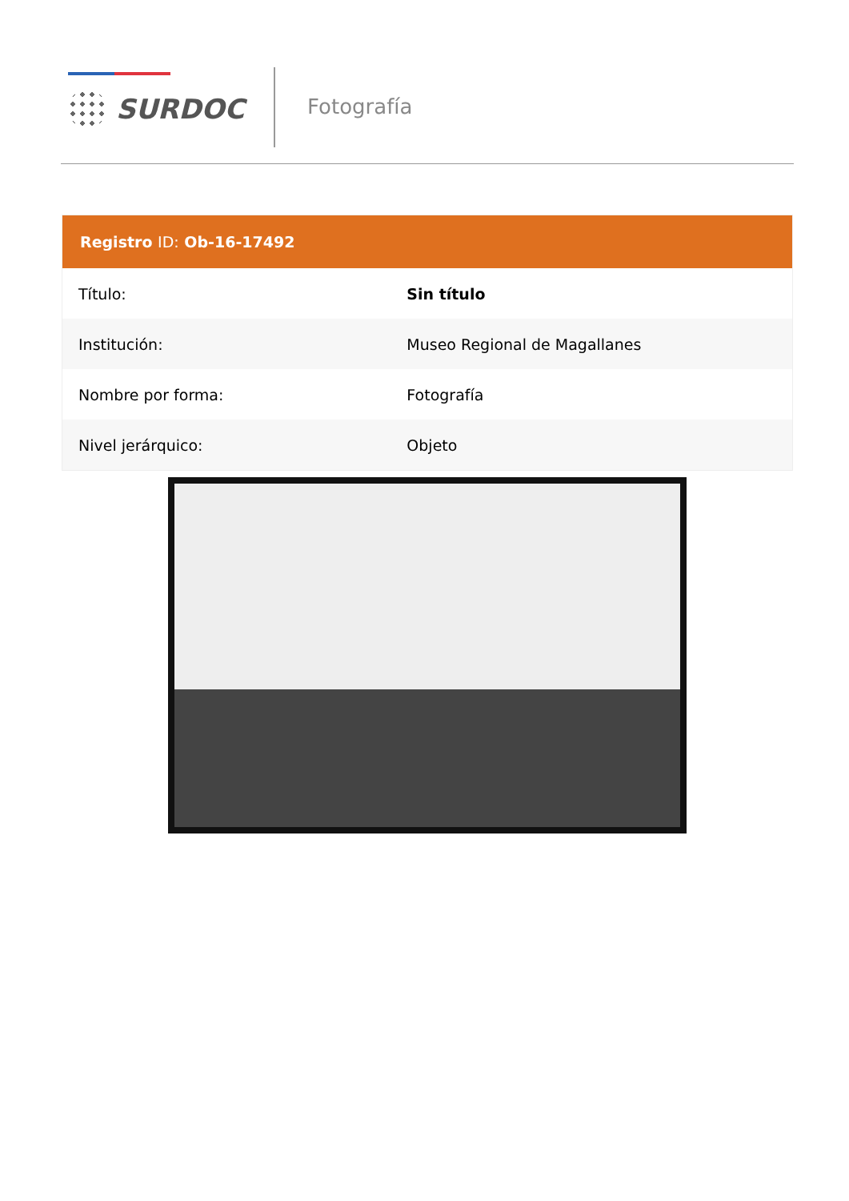SURDOC Fotografía
| Registro ID: Ob-16-17492 | |
| --- | --- |
| Título: | Sin título |
| Institución: | Museo Regional de Magallanes |
| Nombre por forma: | Fotografía |
| Nivel jerárquico: | Objeto |